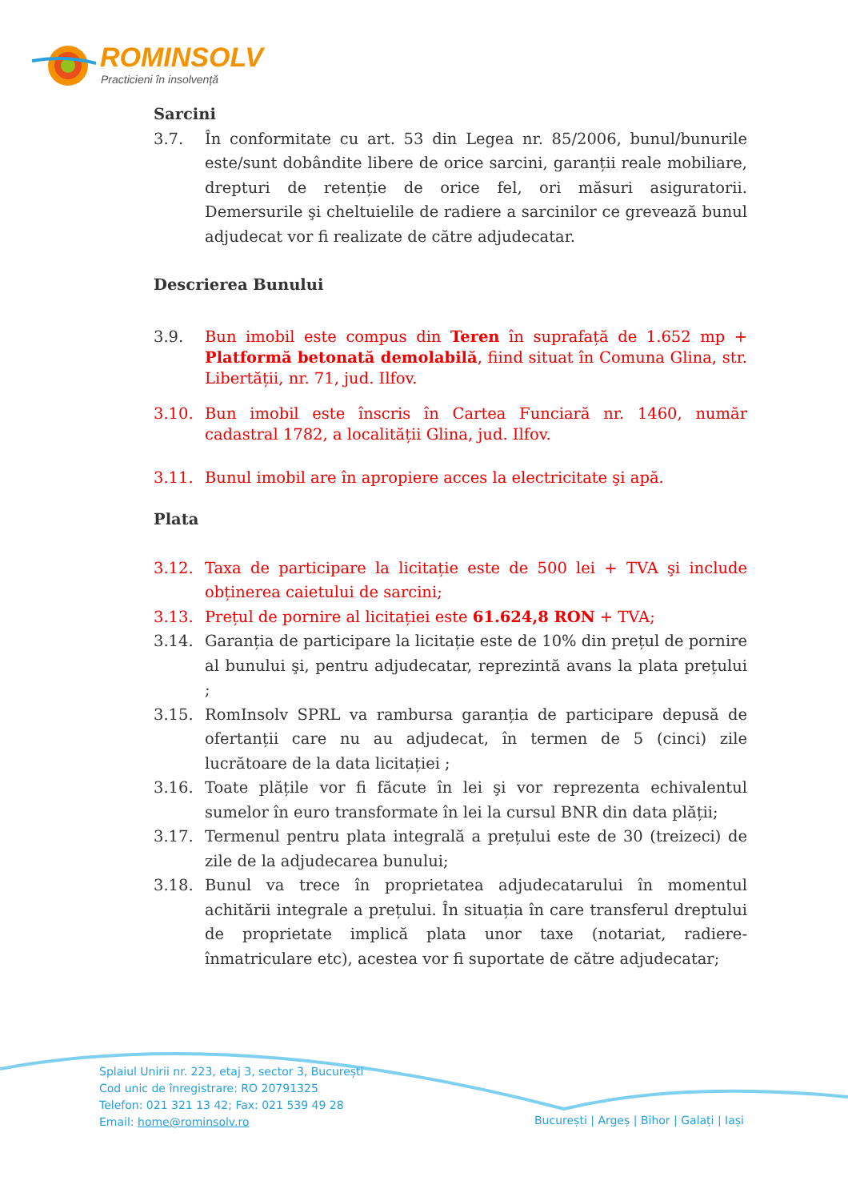ROMINSOLV
Practicieni în insolvență
Sarcini
3.7. În conformitate cu art. 53 din Legea nr. 85/2006, bunul/bunurile este/sunt dobândite libere de orice sarcini, garanții reale mobiliare, drepturi de retenție de orice fel, ori măsuri asiguratorii. Demersurile şi cheltuielile de radiere a sarcinilor ce grevează bunul adjudecat vor fi realizate de către adjudecatar.
Descrierea Bunului
3.9. Bun imobil este compus din Teren în suprafață de 1.652 mp + Platformă betonată demolabilă, fiind situat în Comuna Glina, str. Libertății, nr. 71, jud. Ilfov.
3.10. Bun imobil este înscris în Cartea Funciară nr. 1460, număr cadastral 1782, a localității Glina, jud. Ilfov.
3.11. Bunul imobil are în apropiere acces la electricitate şi apă.
Plata
3.12. Taxa de participare la licitație este de 500 lei + TVA şi include obținerea caietului de sarcini;
3.13. Prețul de pornire al licitației este 61.624,8 RON + TVA;
3.14. Garanția de participare la licitație este de 10% din prețul de pornire al bunului şi, pentru adjudecatar, reprezintă avans la plata prețului ;
3.15. RomInsolv SPRL va rambursa garanția de participare depusă de ofertanții care nu au adjudecat, în termen de 5 (cinci) zile lucrătoare de la data licitației ;
3.16. Toate plățile vor fi făcute în lei şi vor reprezenta echivalentul sumelor în euro transformate în lei la cursul BNR din data plății;
3.17. Termenul pentru plata integrală a prețului este de 30 (treizeci) de zile de la adjudecarea bunului;
3.18. Bunul va trece în proprietatea adjudecatarului în momentul achitării integrale a prețului. În situația în care transferul dreptului de proprietate implică plata unor taxe (notariat, radiere-înmatriculare etc), acestea vor fi suportate de către adjudecatar;
Splaiul Unirii nr. 223, etaj 3, sector 3, București
Cod unic de înregistrare: RO 20791325
Telefon: 021 321 13 42; Fax: 021 539 49 28
Email: home@rominsolv.ro
București | Argeș | Bihor | Galați | Iași